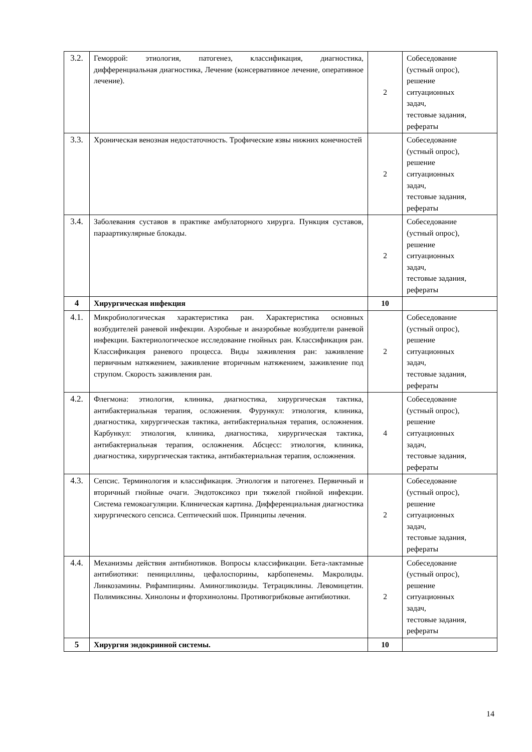| 3.2. | Геморрой: этиология, патогенез, классификация, диагностика, дифференциальная диагностика, Лечение (консервативное лечение, оперативное лечение). | 2 | Собеседование (устный опрос), решение ситуационных задач, тестовые задания, рефераты |
| 3.3. | Хроническая венозная недостаточность. Трофические язвы нижних конечностей | 2 | Собеседование (устный опрос), решение ситуационных задач, тестовые задания, рефераты |
| 3.4. | Заболевания суставов в практике амбулаторного хирурга. Пункция суставов, параартикулярные блокады. | 2 | Собеседование (устный опрос), решение ситуационных задач, тестовые задания, рефераты |
| 4 | Хирургическая инфекция | 10 | |
| 4.1. | Микробиологическая характеристика ран. Характеристика основных возбудителей раневой инфекции. Аэробные и анаэробные возбудители раневой инфекции. Бактериологическое исследование гнойных ран. Классификация ран. Классификация раневого процесса. Виды заживления ран: заживление первичным натяжением, заживление вторичным натяжением, заживление под струпом. Скорость заживления ран. | 2 | Собеседование (устный опрос), решение ситуационных задач, тестовые задания, рефераты |
| 4.2. | Флегмона: этиология, клиника, диагностика, хирургическая тактика, антибактериальная терапия, осложнения. Фурункул: этиология, клиника, диагностика, хирургическая тактика, антибактериальная терапия, осложнения. Карбункул: этиология, клиника, диагностика, хирургическая тактика, антибактериальная терапия, осложнения. Абсцесс: этиология, клиника, диагностика, хирургическая тактика, антибактериальная терапия, осложнения. | 4 | Собеседование (устный опрос), решение ситуационных задач, тестовые задания, рефераты |
| 4.3. | Сепсис. Терминология и классификация. Этиология и патогенез. Первичный и вторичный гнойные очаги. Эндотоксикоз при тяжелой гнойной инфекции. Система гемокоагуляции. Клиническая картина. Дифференциальная диагностика хирургического сепсиса. Септический шок. Принципы лечения. | 2 | Собеседование (устный опрос), решение ситуационных задач, тестовые задания, рефераты |
| 4.4. | Механизмы действия антибиотиков. Вопросы классификации. Бета-лактамные антибиотики: пенициллины, цефалоспорины, карбопенемы. Макролиды. Линкозамины. Рифампицины. Аминогликозиды. Тетрациклины. Левомицетин. Полимиксины. Хинолоны и фторхинолоны. Противогрибковые антибиотики. | 2 | Собеседование (устный опрос), решение ситуационных задач, тестовые задания, рефераты |
| 5 | Хирургия эндокринной системы. | 10 | |
14